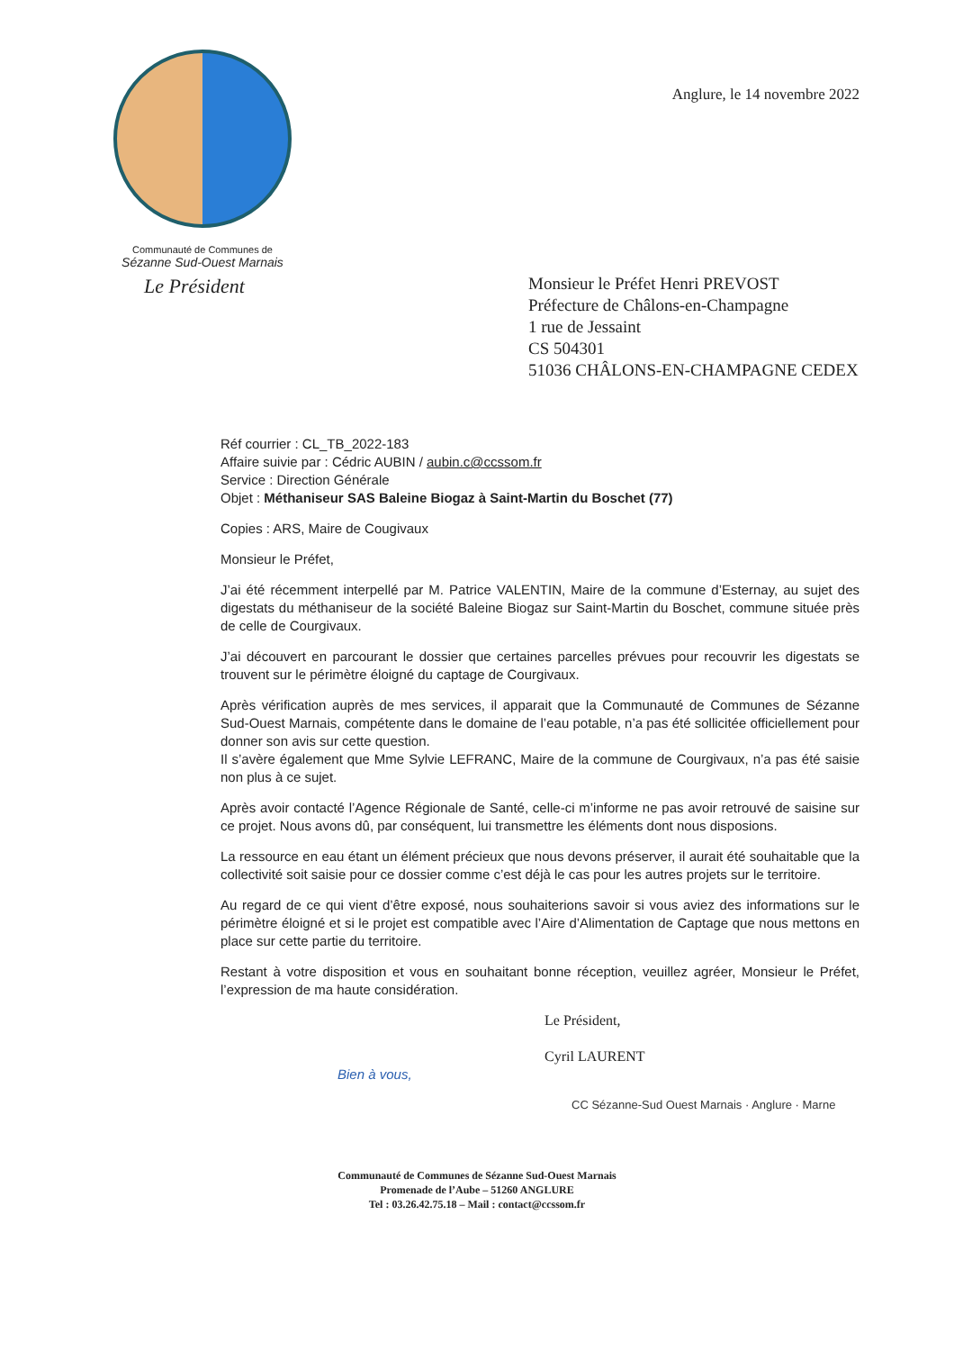Communauté de Communes de
Sézanne Sud-Ouest Marnais
Anglure, le 14 novembre 2022
Le Président
Monsieur le Préfet Henri PREVOST
Préfecture de Châlons-en-Champagne
1 rue de Jessaint
CS 504301
51036 CHÂLONS-EN-CHAMPAGNE CEDEX
Réf courrier : CL_TB_2022-183
Affaire suivie par : Cédric AUBIN / aubin.c@ccssom.fr
Service : Direction Générale
Objet : Méthaniseur SAS Baleine Biogaz à Saint-Martin du Boschet (77)
Copies : ARS, Maire de Cougivaux
Monsieur le Préfet,
J’ai été récemment interpellé par M. Patrice VALENTIN, Maire de la commune d’Esternay, au sujet des digestats du méthaniseur de la société Baleine Biogaz sur Saint-Martin du Boschet, commune située près de celle de Courgivaux.
J’ai découvert en parcourant le dossier que certaines parcelles prévues pour recouvrir les digestats se trouvent sur le périmètre éloigné du captage de Courgivaux.
Après vérification auprès de mes services, il apparait que la Communauté de Communes de Sézanne Sud-Ouest Marnais, compétente dans le domaine de l’eau potable, n’a pas été sollicitée officiellement pour donner son avis sur cette question.
Il s’avère également que Mme Sylvie LEFRANC, Maire de la commune de Courgivaux, n’a pas été saisie non plus à ce sujet.
Après avoir contacté l’Agence Régionale de Santé, celle-ci m’informe ne pas avoir retrouvé de saisine sur ce projet. Nous avons dû, par conséquent, lui transmettre les éléments dont nous disposions.
La ressource en eau étant un élément précieux que nous devons préserver, il aurait été souhaitable que la collectivité soit saisie pour ce dossier comme c’est déjà le cas pour les autres projets sur le territoire.
Au regard de ce qui vient d’être exposé, nous souhaiterions savoir si vous aviez des informations sur le périmètre éloigné et si le projet est compatible avec l’Aire d’Alimentation de Captage que nous mettons en place sur cette partie du territoire.
Restant à votre disposition et vous en souhaitant bonne réception, veuillez agréer, Monsieur le Préfet, l’expression de ma haute considération.
Le Président,
Cyril LAURENT
Bien à vous,
CC Sézanne-Sud Ouest Marnais · Anglure · Marne
Communauté de Communes de Sézanne Sud-Ouest Marnais
Promenade de l’Aube – 51260 ANGLURE
Tel : 03.26.42.75.18 – Mail : contact@ccssom.fr